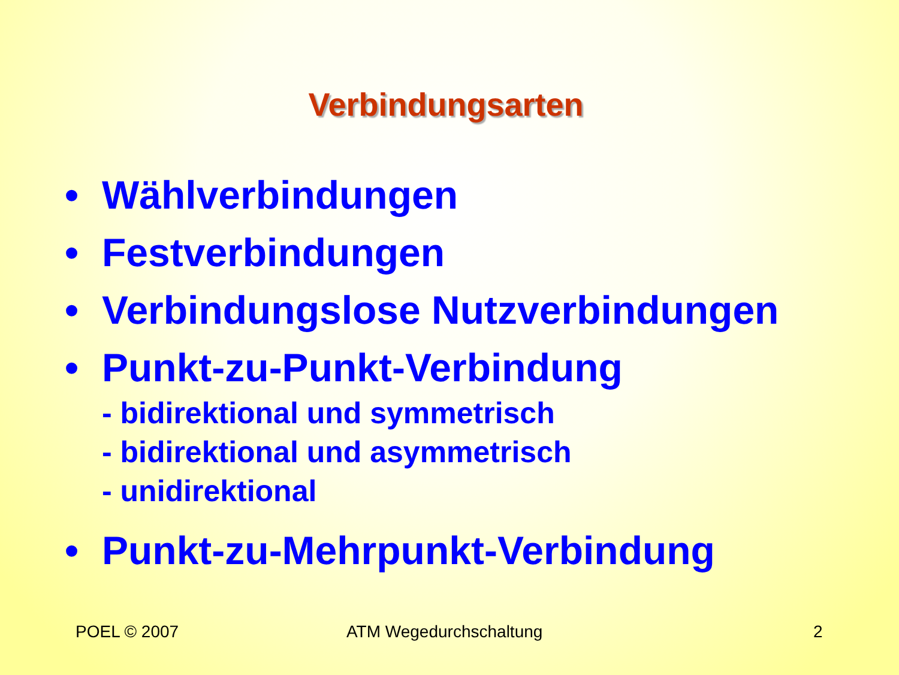Verbindungsarten
• Wählverbindungen
• Festverbindungen
• Verbindungslose Nutzverbindungen
• Punkt-zu-Punkt-Verbindung
- bidirektional und symmetrisch
- bidirektional und asymmetrisch
- unidirektional
• Punkt-zu-Mehrpunkt-Verbindung
POEL © 2007 ATM Wegedurchschaltung 2